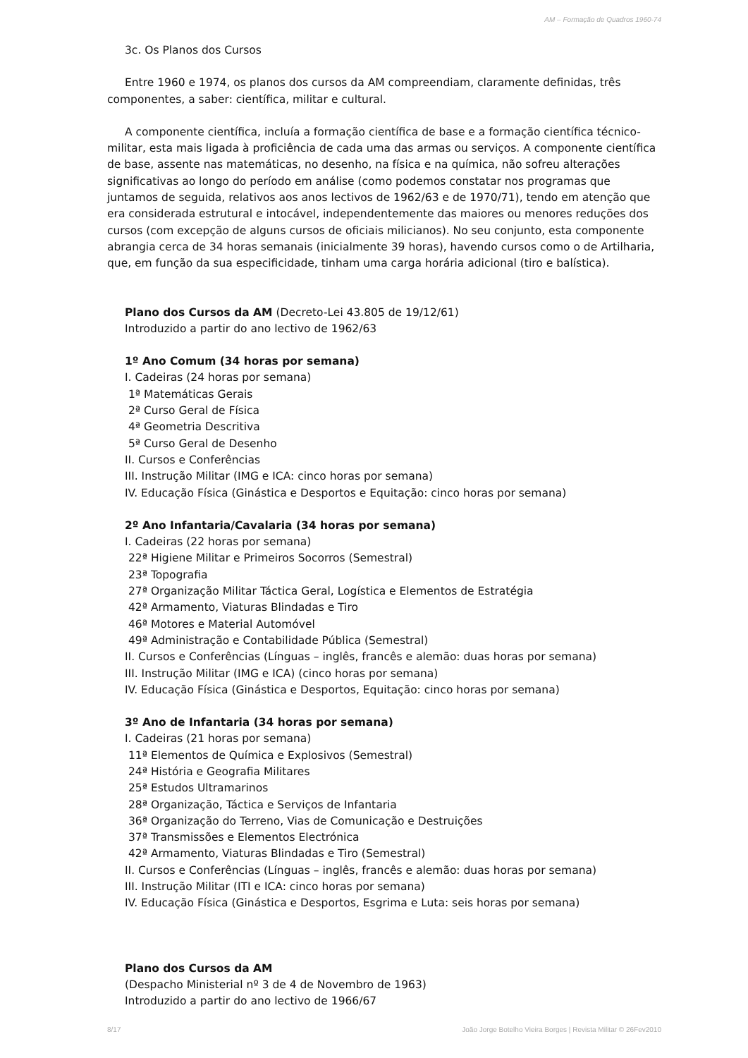AM – Formação de Quadros 1960-74
3c. Os Planos dos Cursos
Entre 1960 e 1974, os planos dos cursos da AM compreendiam, claramente definidas, três componentes, a saber: científica, militar e cultural.
A componente científica, incluía a formação científica de base e a formação científica técnico-militar, esta mais ligada à proficiência de cada uma das armas ou serviços. A componente científica de base, assente nas matemáticas, no desenho, na física e na química, não sofreu alterações significativas ao longo do período em análise (como podemos constatar nos programas que juntamos de seguida, relativos aos anos lectivos de 1962/63 e de 1970/71), tendo em atenção que era considerada estrutural e intocável, independentemente das maiores ou menores reduções dos cursos (com excepção de alguns cursos de oficiais milicianos). No seu conjunto, esta componente abrangia cerca de 34 horas semanais (inicialmente 39 horas), havendo cursos como o de Artilharia, que, em função da sua especificidade, tinham uma carga horária adicional (tiro e balística).
Plano dos Cursos da AM (Decreto-Lei 43.805 de 19/12/61)
Introduzido a partir do ano lectivo de 1962/63
1º Ano Comum (34 horas por semana)
I. Cadeiras (24 horas por semana)
1ª Matemáticas Gerais
2ª Curso Geral de Física
4ª Geometria Descritiva
5ª Curso Geral de Desenho
II. Cursos e Conferências
III. Instrução Militar (IMG e ICA: cinco horas por semana)
IV. Educação Física (Ginástica e Desportos e Equitação: cinco horas por semana)
2º Ano Infantaria/Cavalaria (34 horas por semana)
I. Cadeiras (22 horas por semana)
22ª Higiene Militar e Primeiros Socorros (Semestral)
23ª Topografia
27ª Organização Militar Táctica Geral, Logística e Elementos de Estratégia
42ª Armamento, Viaturas Blindadas e Tiro
46ª Motores e Material Automóvel
49ª Administração e Contabilidade Pública (Semestral)
II. Cursos e Conferências (Línguas – inglês, francês e alemão: duas horas por semana)
III. Instrução Militar (IMG e ICA) (cinco horas por semana)
IV. Educação Física (Ginástica e Desportos, Equitação: cinco horas por semana)
3º Ano de Infantaria (34 horas por semana)
I. Cadeiras (21 horas por semana)
11ª Elementos de Química e Explosivos (Semestral)
24ª História e Geografia Militares
25ª Estudos Ultramarinos
28ª Organização, Táctica e Serviços de Infantaria
36ª Organização do Terreno, Vias de Comunicação e Destruições
37ª Transmissões e Elementos Electrónica
42ª Armamento, Viaturas Blindadas e Tiro (Semestral)
II. Cursos e Conferências (Línguas – inglês, francês e alemão: duas horas por semana)
III. Instrução Militar (ITI e ICA: cinco horas por semana)
IV. Educação Física (Ginástica e Desportos, Esgrima e Luta: seis horas por semana)
Plano dos Cursos da AM
(Despacho Ministerial nº 3 de 4 de Novembro de 1963)
Introduzido a partir do ano lectivo de 1966/67
8/17 João Jorge Botelho Vieira Borges | Revista Militar © 26Fev2010